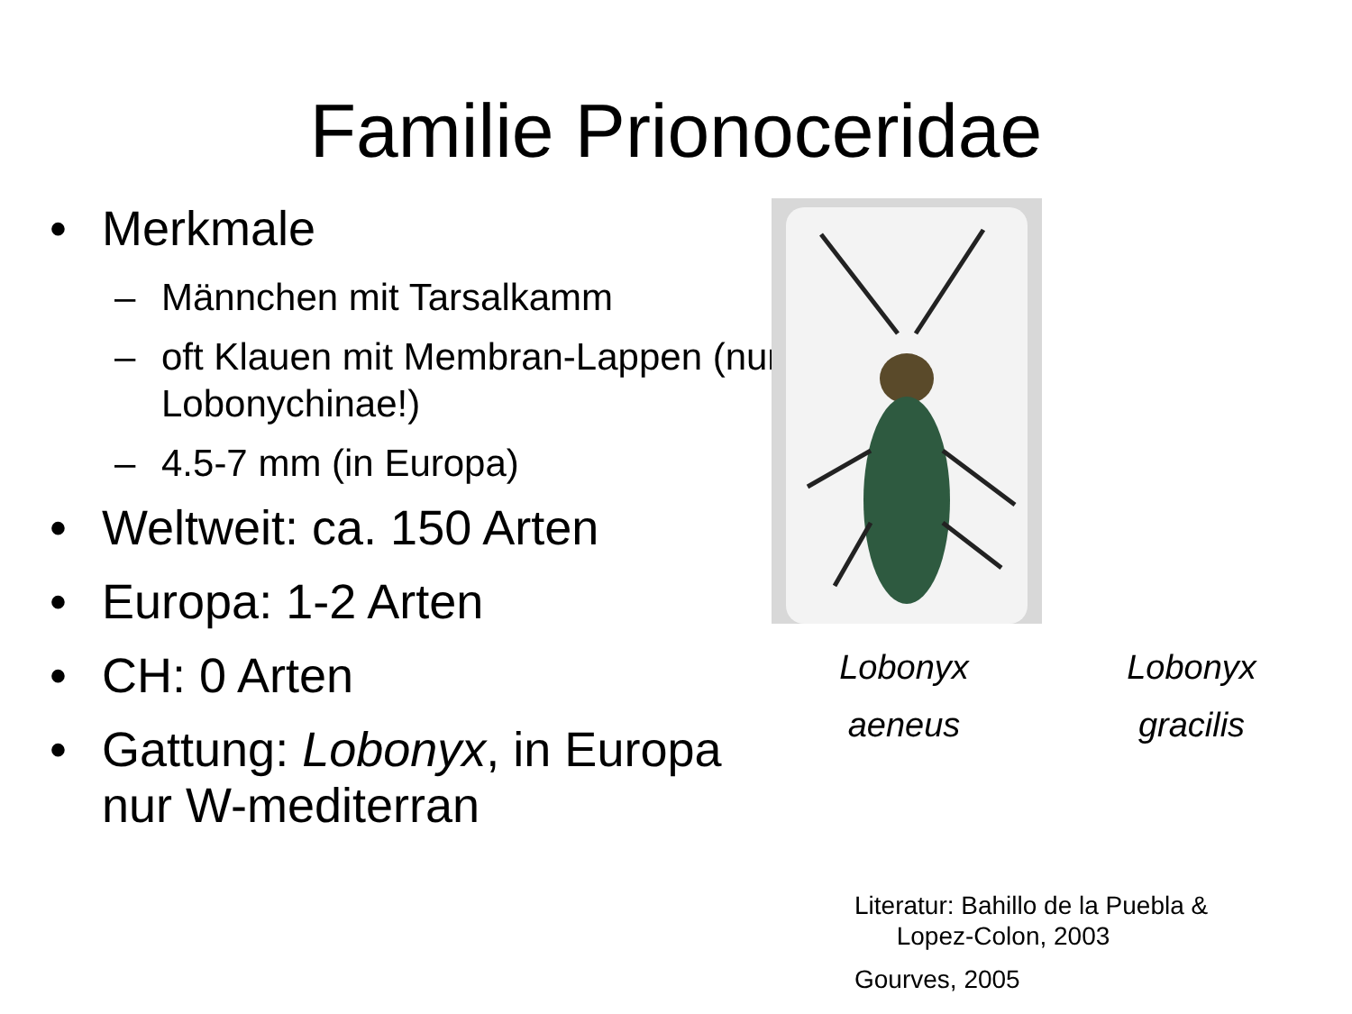Familie Prionoceridae
• Merkmale
– Männchen mit Tarsalkamm
– oft Klauen mit Membran-Lappen (nur Lobonychinae!)
– 4.5-7 mm (in Europa)
• Weltweit: ca. 150 Arten
• Europa: 1-2 Arten
• CH: 0 Arten
• Gattung: Lobonyx, in Europa nur W-mediterran
Lobonyx
aeneus
Lobonyx
gracilis
Literatur: Bahillo de la Puebla &
Lopez-Colon, 2003
Gourves, 2005